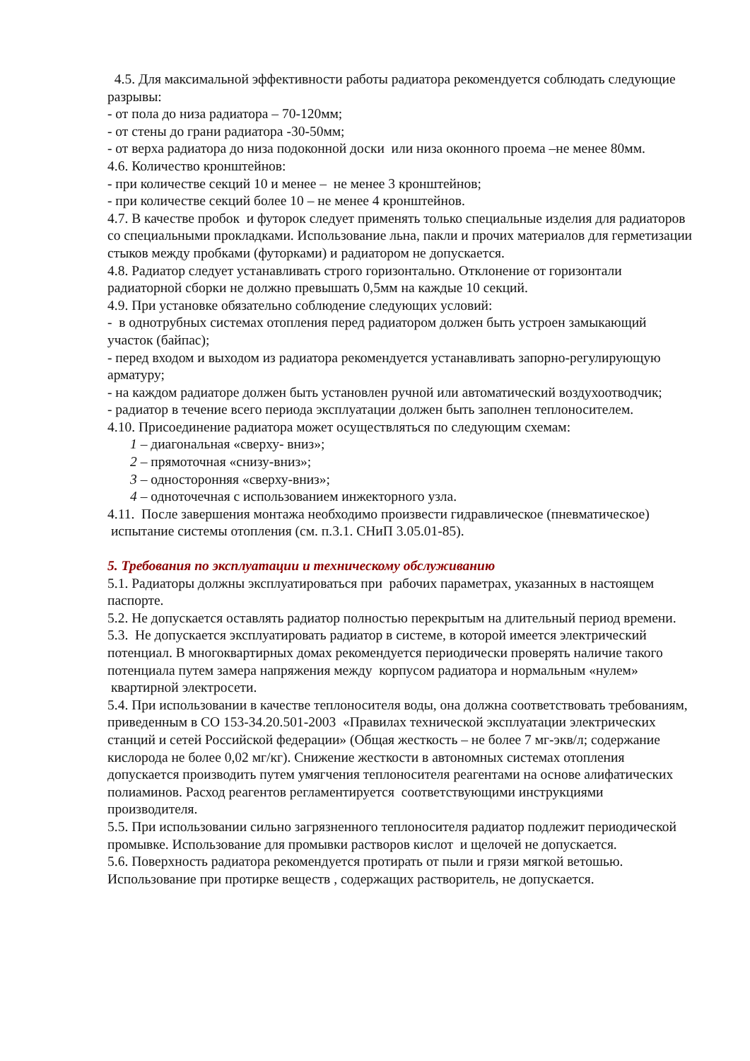4.5. Для максимальной эффективности работы радиатора рекомендуется соблюдать следующие разрывы:
- от пола до низа радиатора – 70-120мм;
- от стены до грани радиатора -30-50мм;
- от верха радиатора до низа подоконной доски или низа оконного проема –не менее 80мм.
4.6. Количество кронштейнов:
- при количестве секций 10 и менее – не менее 3 кронштейнов;
- при количестве секций более 10 – не менее 4 кронштейнов.
4.7. В качестве пробок и футорок следует применять только специальные изделия для радиаторов со специальными прокладками. Использование льна, пакли и прочих материалов для герметизации стыков между пробками (футорками) и радиатором не допускается.
4.8. Радиатор следует устанавливать строго горизонтально. Отклонение от горизонтали радиаторной сборки не должно превышать 0,5мм на каждые 10 секций.
4.9. При установке обязательно соблюдение следующих условий:
- в однотрубных системах отопления перед радиатором должен быть устроен замыкающий участок (байпас);
- перед входом и выходом из радиатора рекомендуется устанавливать запорно-регулирующую арматуру;
- на каждом радиаторе должен быть установлен ручной или автоматический воздухоотводчик;
- радиатор в течение всего периода эксплуатации должен быть заполнен теплоносителем.
4.10. Присоединение радиатора может осуществляться по следующим схемам:
1 – диагональная «сверху- вниз»;
2 – прямоточная «снизу-вниз»;
3 – односторонняя «сверху-вниз»;
4 – одноточечная с использованием инжекторного узла.
4.11. После завершения монтажа необходимо произвести гидравлическое (пневматическое) испытание системы отопления (см. п.3.1. СНиП 3.05.01-85).
5. Требования по эксплуатации и техническому обслуживанию
5.1. Радиаторы должны эксплуатироваться при рабочих параметрах, указанных в настоящем паспорте.
5.2. Не допускается оставлять радиатор полностью перекрытым на длительный период времени.
5.3. Не допускается эксплуатировать радиатор в системе, в которой имеется электрический потенциал. В многоквартирных домах рекомендуется периодически проверять наличие такого потенциала путем замера напряжения между корпусом радиатора и нормальным «нулем» квартирной электросети.
5.4. При использовании в качестве теплоносителя воды, она должна соответствовать требованиям, приведенным в СО 153-34.20.501-2003 «Правилах технической эксплуатации электрических станций и сетей Российской федерации» (Общая жесткость – не более 7 мг-экв/л; содержание кислорода не более 0,02 мг/кг). Снижение жесткости в автономных системах отопления допускается производить путем умягчения теплоносителя реагентами на основе алифатических полиаминов. Расход реагентов регламентируется соответствующими инструкциями производителя.
5.5. При использовании сильно загрязненного теплоносителя радиатор подлежит периодической промывке. Использование для промывки растворов кислот и щелочей не допускается.
5.6. Поверхность радиатора рекомендуется протирать от пыли и грязи мягкой ветошью. Использование при протирке веществ , содержащих растворитель, не допускается.